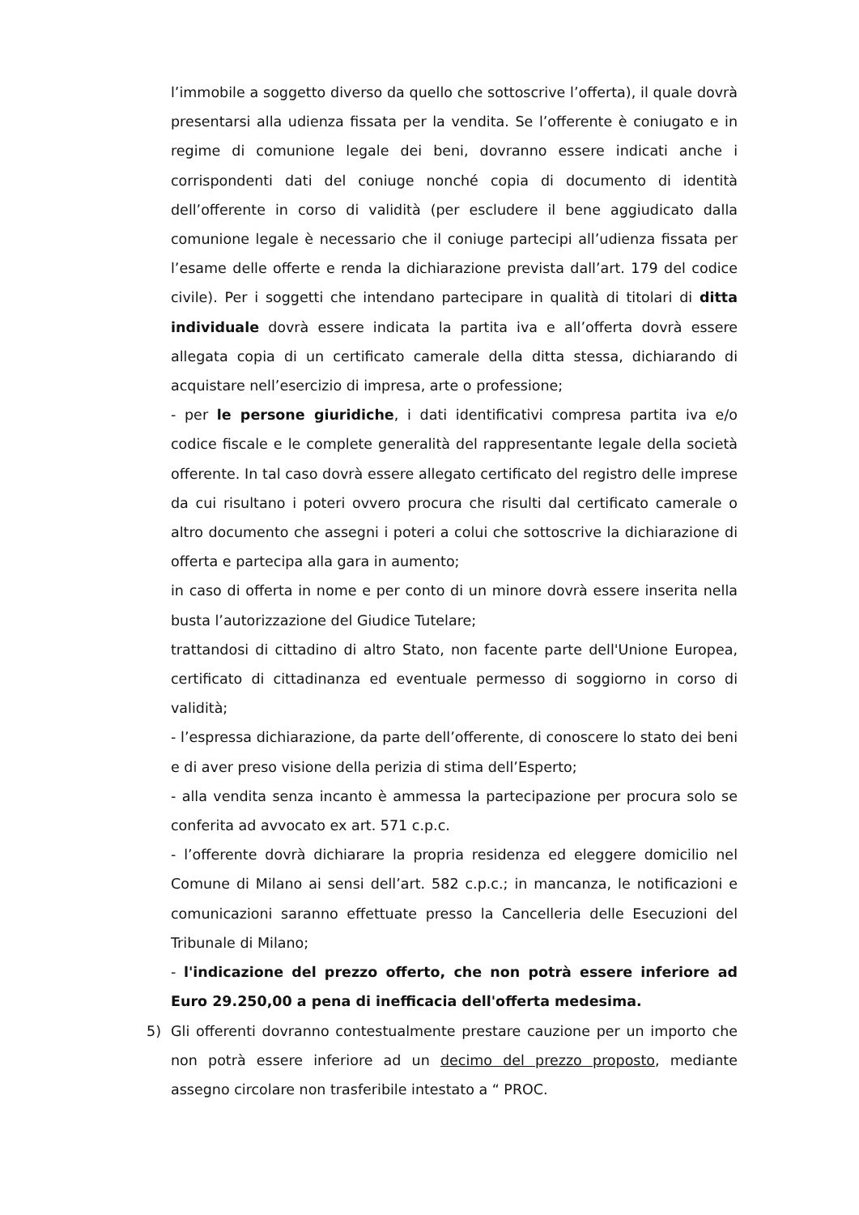l’immobile a soggetto diverso da quello che sottoscrive l’offerta), il quale dovrà presentarsi alla udienza fissata per la vendita. Se l’offerente è coniugato e in regime di comunione legale dei beni, dovranno essere indicati anche i corrispondenti dati del coniuge nonché copia di documento di identità dell’offerente in corso di validità (per escludere il bene aggiudicato dalla comunione legale è necessario che il coniuge partecipi all’udienza fissata per l’esame delle offerte e renda la dichiarazione prevista dall’art. 179 del codice civile). Per i soggetti che intendano partecipare in qualità di titolari di ditta individuale dovrà essere indicata la partita iva e all’offerta dovrà essere allegata copia di un certificato camerale della ditta stessa, dichiarando di acquistare nell’esercizio di impresa, arte o professione;
- per le persone giuridiche, i dati identificativi compresa partita iva e/o codice fiscale e le complete generalità del rappresentante legale della società offerente. In tal caso dovrà essere allegato certificato del registro delle imprese da cui risultano i poteri ovvero procura che risulti dal certificato camerale o altro documento che assegni i poteri a colui che sottoscrive la dichiarazione di offerta e partecipa alla gara in aumento;
in caso di offerta in nome e per conto di un minore dovrà essere inserita nella busta l’autorizzazione del Giudice Tutelare;
trattandosi di cittadino di altro Stato, non facente parte dell'Unione Europea, certificato di cittadinanza ed eventuale permesso di soggiorno in corso di validità;
- l’espressa dichiarazione, da parte dell’offerente, di conoscere lo stato dei beni e di aver preso visione della perizia di stima dell’Esperto;
- alla vendita senza incanto è ammessa la partecipazione per procura solo se conferita ad avvocato ex art. 571 c.p.c.
- l’offerente dovrà dichiarare la propria residenza ed eleggere domicilio nel Comune di Milano ai sensi dell’art. 582 c.p.c.; in mancanza, le notificazioni e comunicazioni saranno effettuate presso la Cancelleria delle Esecuzioni del Tribunale di Milano;
- l'indicazione del prezzo offerto, che non potrà essere inferiore ad Euro 29.250,00 a pena di inefficacia dell'offerta medesima.
5) Gli offerenti dovranno contestualmente prestare cauzione per un importo che non potrà essere inferiore ad un decimo del prezzo proposto, mediante assegno circolare non trasferibile intestato a “ PROC.